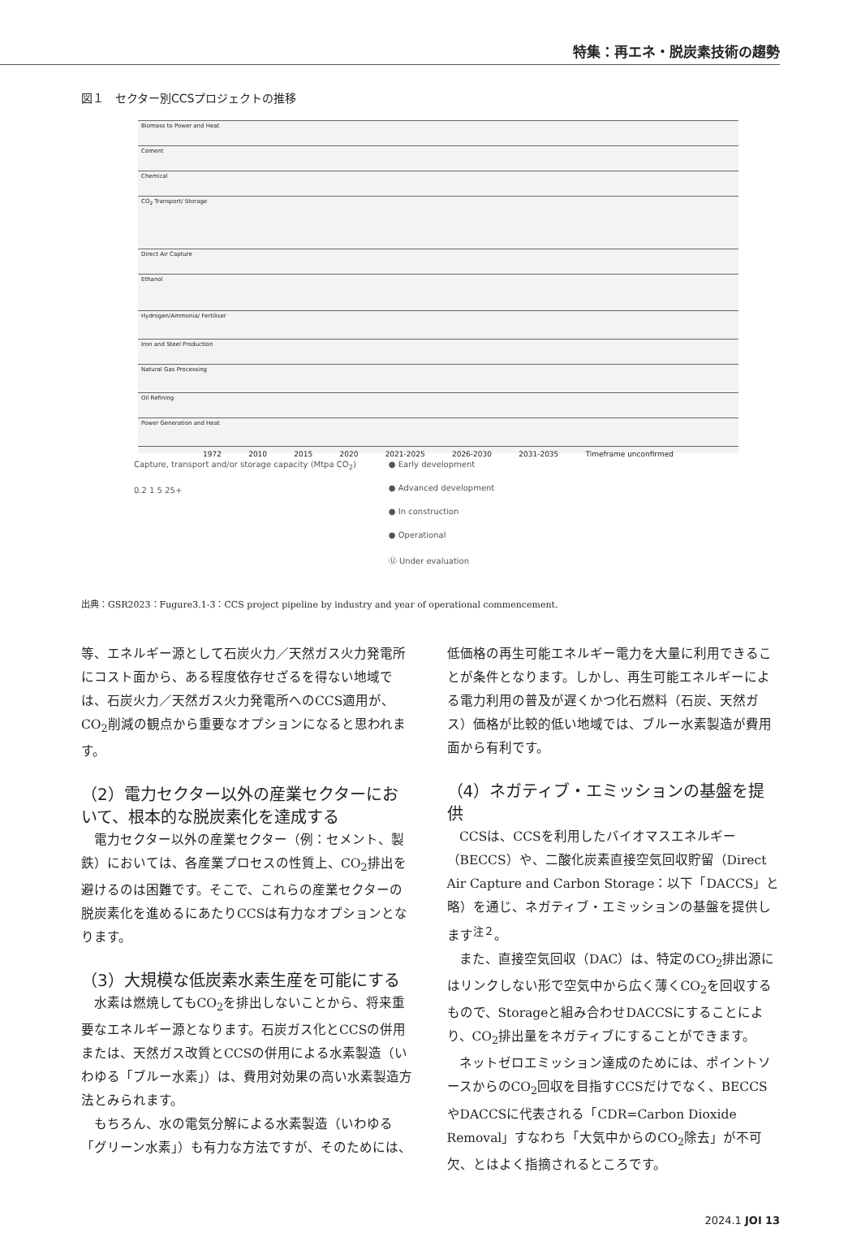特集：再エネ・脱炭素技術の趨勢
図１　セクター別CCSプロジェクトの推移
Biomass to Power and Heat
Cement
Chemical
CO<sub>2</sub> Transport/ Storage
Direct Air Capture
Ethanol
Hydrogen/Ammonia/ Fertiliser
Iron and Steel Production
Natural Gas Processing
Oil Refining
Power Generation and Heat
1972 2010 2015 2020 2021-2025 2026-2030 2031-2035 Timeframe unconfirmed
Capture, transport and/or storage capacity (Mtpa CO<sub>2</sub>)
0.2 1 5 25+
● Early development
● Advanced development
● In construction
● Operational
Ⓤ Under evaluation
出典：GSR2023：Fugure3.1-3：CCS project pipeline by industry and year of operational commencement.
等、エネルギー源として石炭火力／天然ガス火力発電所にコスト面から、ある程度依存せざるを得ない地域では、石炭火力／天然ガス火力発電所へのCCS適用が、CO<sub>2</sub>削減の観点から重要なオプションになると思われます。
（2）電力セクター以外の産業セクターにおいて、根本的な脱炭素化を達成する
電力セクター以外の産業セクター（例：セメント、製鉄）においては、各産業プロセスの性質上、CO<sub>2</sub>排出を避けるのは困難です。そこで、これらの産業セクターの脱炭素化を進めるにあたりCCSは有力なオプションとなります。
（3）大規模な低炭素水素生産を可能にする
水素は燃焼してもCO<sub>2</sub>を排出しないことから、将来重要なエネルギー源となります。石炭ガス化とCCSの併用または、天然ガス改質とCCSの併用による水素製造（いわゆる「ブルー水素」）は、費用対効果の高い水素製造方法とみられます。
もちろん、水の電気分解による水素製造（いわゆる「グリーン水素」）も有力な方法ですが、そのためには、
低価格の再生可能エネルギー電力を大量に利用できることが条件となります。しかし、再生可能エネルギーによる電力利用の普及が遅くかつ化石燃料（石炭、天然ガス）価格が比較的低い地域では、ブルー水素製造が費用面から有利です。
（4）ネガティブ・エミッションの基盤を提供
CCSは、CCSを利用したバイオマスエネルギー（BECCS）や、二酸化炭素直接空気回収貯留（Direct Air Capture and Carbon Storage：以下「DACCS」と略）を通じ、ネガティブ・エミッションの基盤を提供します<sup>注２</sup>。
また、直接空気回収（DAC）は、特定のCO<sub>2</sub>排出源にはリンクしない形で空気中から広く薄くCO<sub>2</sub>を回収するもので、Storageと組み合わせDACCSにすることにより、CO<sub>2</sub>排出量をネガティブにすることができます。
ネットゼロエミッション達成のためには、ポイントソースからのCO<sub>2</sub>回収を目指すCCSだけでなく、BECCSやDACCSに代表される「CDR=Carbon Dioxide Removal」すなわち「大気中からのCO<sub>2</sub>除去」が不可欠、とはよく指摘されるところです。
2024.1 JOI 13